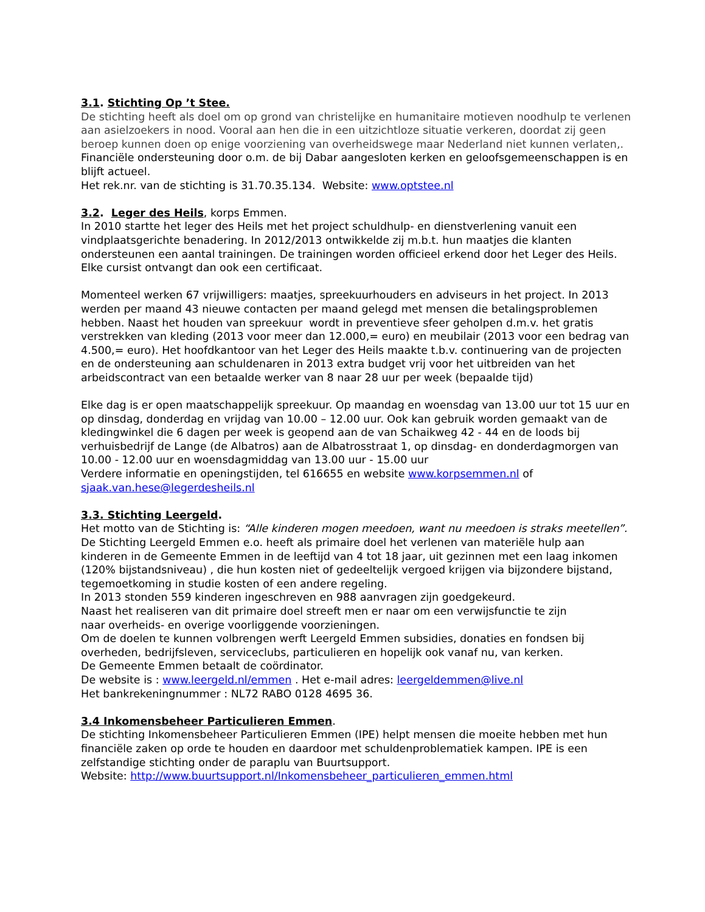3.1. Stichting Op ’t Stee.
De stichting heeft als doel om op grond van christelijke en humanitaire motieven noodhulp te verlenen aan asielzoekers in nood. Vooral aan hen die in een uitzichtloze situatie verkeren, doordat zij geen beroep kunnen doen op enige voorziening van overheidswege maar Nederland niet kunnen verlaten,.
Financiële ondersteuning door o.m. de bij Dabar aangesloten kerken en geloofsgemeenschappen is en blijft actueel.
Het rek.nr. van de stichting is 31.70.35.134. Website: www.optstee.nl
3.2. Leger des Heils, korps Emmen.
In 2010 startte het leger des Heils met het project schuldhulp- en dienstverlening vanuit een vindplaatsgerichte benadering. In 2012/2013 ontwikkelde zij m.b.t. hun maatjes die klanten ondersteunen een aantal trainingen. De trainingen worden officieel erkend door het Leger des Heils. Elke cursist ontvangt dan ook een certificaat.
Momenteel werken 67 vrijwilligers: maatjes, spreekuurhouders en adviseurs in het project. In 2013 werden per maand 43 nieuwe contacten per maand gelegd met mensen die betalingsproblemen hebben. Naast het houden van spreekuur wordt in preventieve sfeer geholpen d.m.v. het gratis verstrekken van kleding (2013 voor meer dan 12.000,= euro) en meubilair (2013 voor een bedrag van 4.500,= euro). Het hoofdkantoor van het Leger des Heils maakte t.b.v. continuering van de projecten en de ondersteuning aan schuldenaren in 2013 extra budget vrij voor het uitbreiden van het arbeidscontract van een betaalde werker van 8 naar 28 uur per week (bepaalde tijd)
Elke dag is er open maatschappelijk spreekuur. Op maandag en woensdag van 13.00 uur tot 15 uur en op dinsdag, donderdag en vrijdag van 10.00 – 12.00 uur. Ook kan gebruik worden gemaakt van de kledingwinkel die 6 dagen per week is geopend aan de van Schaikweg 42 - 44 en de loods bij verhuisbedrijf de Lange (de Albatros) aan de Albatrosstraat 1, op dinsdag- en donderdagmorgen van 10.00 - 12.00 uur en woensdagmiddag van 13.00 uur - 15.00 uur
Verdere informatie en openingstijden, tel 616655 en website www.korpsemmen.nl of sjaak.van.hese@legerdesheils.nl
3.3. Stichting Leergeld.
Het motto van de Stichting is: “Alle kinderen mogen meedoen, want nu meedoen is straks meetellen”.
De Stichting Leergeld Emmen e.o. heeft als primaire doel het verlenen van materiële hulp aan kinderen in de Gemeente Emmen in de leeftijd van 4 tot 18 jaar, uit gezinnen met een laag inkomen (120% bijstandsniveau) , die hun kosten niet of gedeeltelijk vergoed krijgen via bijzondere bijstand, tegemoetkoming in studie kosten of een andere regeling.
In 2013 stonden 559 kinderen ingeschreven en 988 aanvragen zijn goedgekeurd.
Naast het realiseren van dit primaire doel streeft men er naar om een verwijsfunctie te zijn
naar overheids- en overige voorliggende voorzieningen.
Om de doelen te kunnen volbrengen werft Leergeld Emmen subsidies, donaties en fondsen bij overheden, bedrijfsleven, serviceclubs, particulieren en hopelijk ook vanaf nu, van kerken.
De Gemeente Emmen betaalt de coördinator.
De website is : www.leergeld.nl/emmen . Het e-mail adres: leergeldemmen@live.nl
Het bankrekeningnummer : NL72 RABO 0128 4695 36.
3.4 Inkomensbeheer Particulieren Emmen.
De stichting Inkomensbeheer Particulieren Emmen (IPE) helpt mensen die moeite hebben met hun financiële zaken op orde te houden en daardoor met schuldenproblematiek kampen. IPE is een zelfstandige stichting onder de paraplu van Buurtsupport.
Website: http://www.buurtsupport.nl/Inkomensbeheer_particulieren_emmen.html